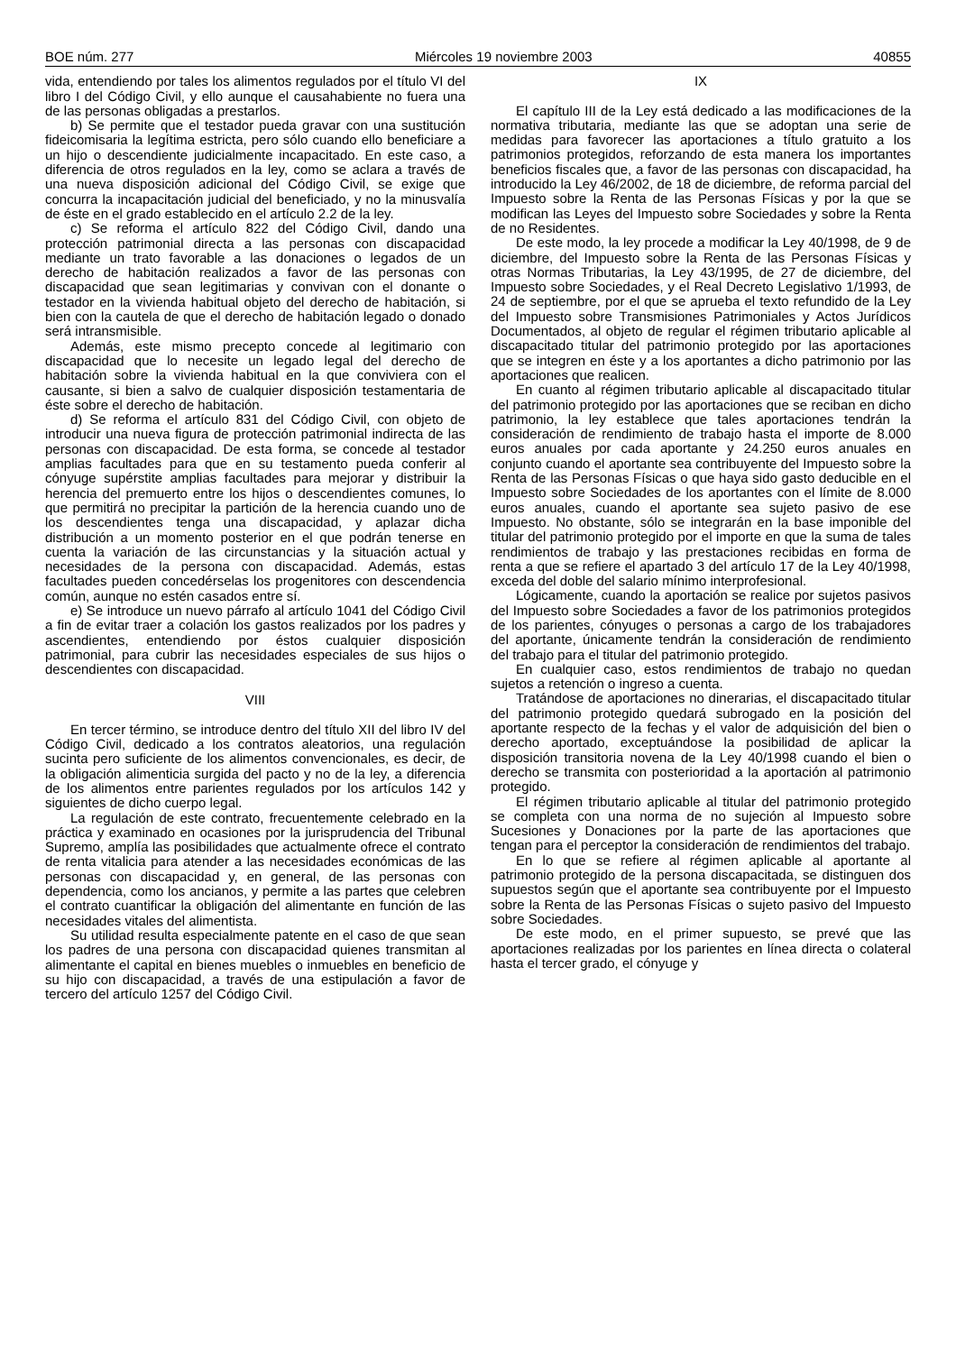BOE núm. 277 Miércoles 19 noviembre 2003 40855
vida, entendiendo por tales los alimentos regulados por el título VI del libro I del Código Civil, y ello aunque el causahabiente no fuera una de las personas obligadas a prestarlos.
b) Se permite que el testador pueda gravar con una sustitución fideicomisaria la legítima estricta, pero sólo cuando ello beneficiare a un hijo o descendiente judicialmente incapacitado. En este caso, a diferencia de otros regulados en la ley, como se aclara a través de una nueva disposición adicional del Código Civil, se exige que concurra la incapacitación judicial del beneficiado, y no la minusvalía de éste en el grado establecido en el artículo 2.2 de la ley.
c) Se reforma el artículo 822 del Código Civil, dando una protección patrimonial directa a las personas con discapacidad mediante un trato favorable a las donaciones o legados de un derecho de habitación realizados a favor de las personas con discapacidad que sean legitimarias y convivan con el donante o testador en la vivienda habitual objeto del derecho de habitación, si bien con la cautela de que el derecho de habitación legado o donado será intransmisible.
Además, este mismo precepto concede al legitimario con discapacidad que lo necesite un legado legal del derecho de habitación sobre la vivienda habitual en la que conviviera con el causante, si bien a salvo de cualquier disposición testamentaria de éste sobre el derecho de habitación.
d) Se reforma el artículo 831 del Código Civil, con objeto de introducir una nueva figura de protección patrimonial indirecta de las personas con discapacidad. De esta forma, se concede al testador amplias facultades para que en su testamento pueda conferir al cónyuge supérstite amplias facultades para mejorar y distribuir la herencia del premuerto entre los hijos o descendientes comunes, lo que permitirá no precipitar la partición de la herencia cuando uno de los descendientes tenga una discapacidad, y aplazar dicha distribución a un momento posterior en el que podrán tenerse en cuenta la variación de las circunstancias y la situación actual y necesidades de la persona con discapacidad. Además, estas facultades pueden concedérselas los progenitores con descendencia común, aunque no estén casados entre sí.
e) Se introduce un nuevo párrafo al artículo 1041 del Código Civil a fin de evitar traer a colación los gastos realizados por los padres y ascendientes, entendiendo por éstos cualquier disposición patrimonial, para cubrir las necesidades especiales de sus hijos o descendientes con discapacidad.
VIII
En tercer término, se introduce dentro del título XII del libro IV del Código Civil, dedicado a los contratos aleatorios, una regulación sucinta pero suficiente de los alimentos convencionales, es decir, de la obligación alimenticia surgida del pacto y no de la ley, a diferencia de los alimentos entre parientes regulados por los artículos 142 y siguientes de dicho cuerpo legal.
La regulación de este contrato, frecuentemente celebrado en la práctica y examinado en ocasiones por la jurisprudencia del Tribunal Supremo, amplía las posibilidades que actualmente ofrece el contrato de renta vitalicia para atender a las necesidades económicas de las personas con discapacidad y, en general, de las personas con dependencia, como los ancianos, y permite a las partes que celebren el contrato cuantificar la obligación del alimentante en función de las necesidades vitales del alimentista.
Su utilidad resulta especialmente patente en el caso de que sean los padres de una persona con discapacidad quienes transmitan al alimentante el capital en bienes muebles o inmuebles en beneficio de su hijo con discapacidad, a través de una estipulación a favor de tercero del artículo 1257 del Código Civil.
IX
El capítulo III de la Ley está dedicado a las modificaciones de la normativa tributaria, mediante las que se adoptan una serie de medidas para favorecer las aportaciones a título gratuito a los patrimonios protegidos, reforzando de esta manera los importantes beneficios fiscales que, a favor de las personas con discapacidad, ha introducido la Ley 46/2002, de 18 de diciembre, de reforma parcial del Impuesto sobre la Renta de las Personas Físicas y por la que se modifican las Leyes del Impuesto sobre Sociedades y sobre la Renta de no Residentes.
De este modo, la ley procede a modificar la Ley 40/1998, de 9 de diciembre, del Impuesto sobre la Renta de las Personas Físicas y otras Normas Tributarias, la Ley 43/1995, de 27 de diciembre, del Impuesto sobre Sociedades, y el Real Decreto Legislativo 1/1993, de 24 de septiembre, por el que se aprueba el texto refundido de la Ley del Impuesto sobre Transmisiones Patrimoniales y Actos Jurídicos Documentados, al objeto de regular el régimen tributario aplicable al discapacitado titular del patrimonio protegido por las aportaciones que se integren en éste y a los aportantes a dicho patrimonio por las aportaciones que realicen.
En cuanto al régimen tributario aplicable al discapacitado titular del patrimonio protegido por las aportaciones que se reciban en dicho patrimonio, la ley establece que tales aportaciones tendrán la consideración de rendimiento de trabajo hasta el importe de 8.000 euros anuales por cada aportante y 24.250 euros anuales en conjunto cuando el aportante sea contribuyente del Impuesto sobre la Renta de las Personas Físicas o que haya sido gasto deducible en el Impuesto sobre Sociedades de los aportantes con el límite de 8.000 euros anuales, cuando el aportante sea sujeto pasivo de ese Impuesto. No obstante, sólo se integrarán en la base imponible del titular del patrimonio protegido por el importe en que la suma de tales rendimientos de trabajo y las prestaciones recibidas en forma de renta a que se refiere el apartado 3 del artículo 17 de la Ley 40/1998, exceda del doble del salario mínimo interprofesional.
Lógicamente, cuando la aportación se realice por sujetos pasivos del Impuesto sobre Sociedades a favor de los patrimonios protegidos de los parientes, cónyuges o personas a cargo de los trabajadores del aportante, únicamente tendrán la consideración de rendimiento del trabajo para el titular del patrimonio protegido.
En cualquier caso, estos rendimientos de trabajo no quedan sujetos a retención o ingreso a cuenta.
Tratándose de aportaciones no dinerarias, el discapacitado titular del patrimonio protegido quedará subrogado en la posición del aportante respecto de la fechas y el valor de adquisición del bien o derecho aportado, exceptuándose la posibilidad de aplicar la disposición transitoria novena de la Ley 40/1998 cuando el bien o derecho se transmita con posterioridad a la aportación al patrimonio protegido.
El régimen tributario aplicable al titular del patrimonio protegido se completa con una norma de no sujeción al Impuesto sobre Sucesiones y Donaciones por la parte de las aportaciones que tengan para el perceptor la consideración de rendimientos del trabajo.
En lo que se refiere al régimen aplicable al aportante al patrimonio protegido de la persona discapacitada, se distinguen dos supuestos según que el aportante sea contribuyente por el Impuesto sobre la Renta de las Personas Físicas o sujeto pasivo del Impuesto sobre Sociedades.
De este modo, en el primer supuesto, se prevé que las aportaciones realizadas por los parientes en línea directa o colateral hasta el tercer grado, el cónyuge y